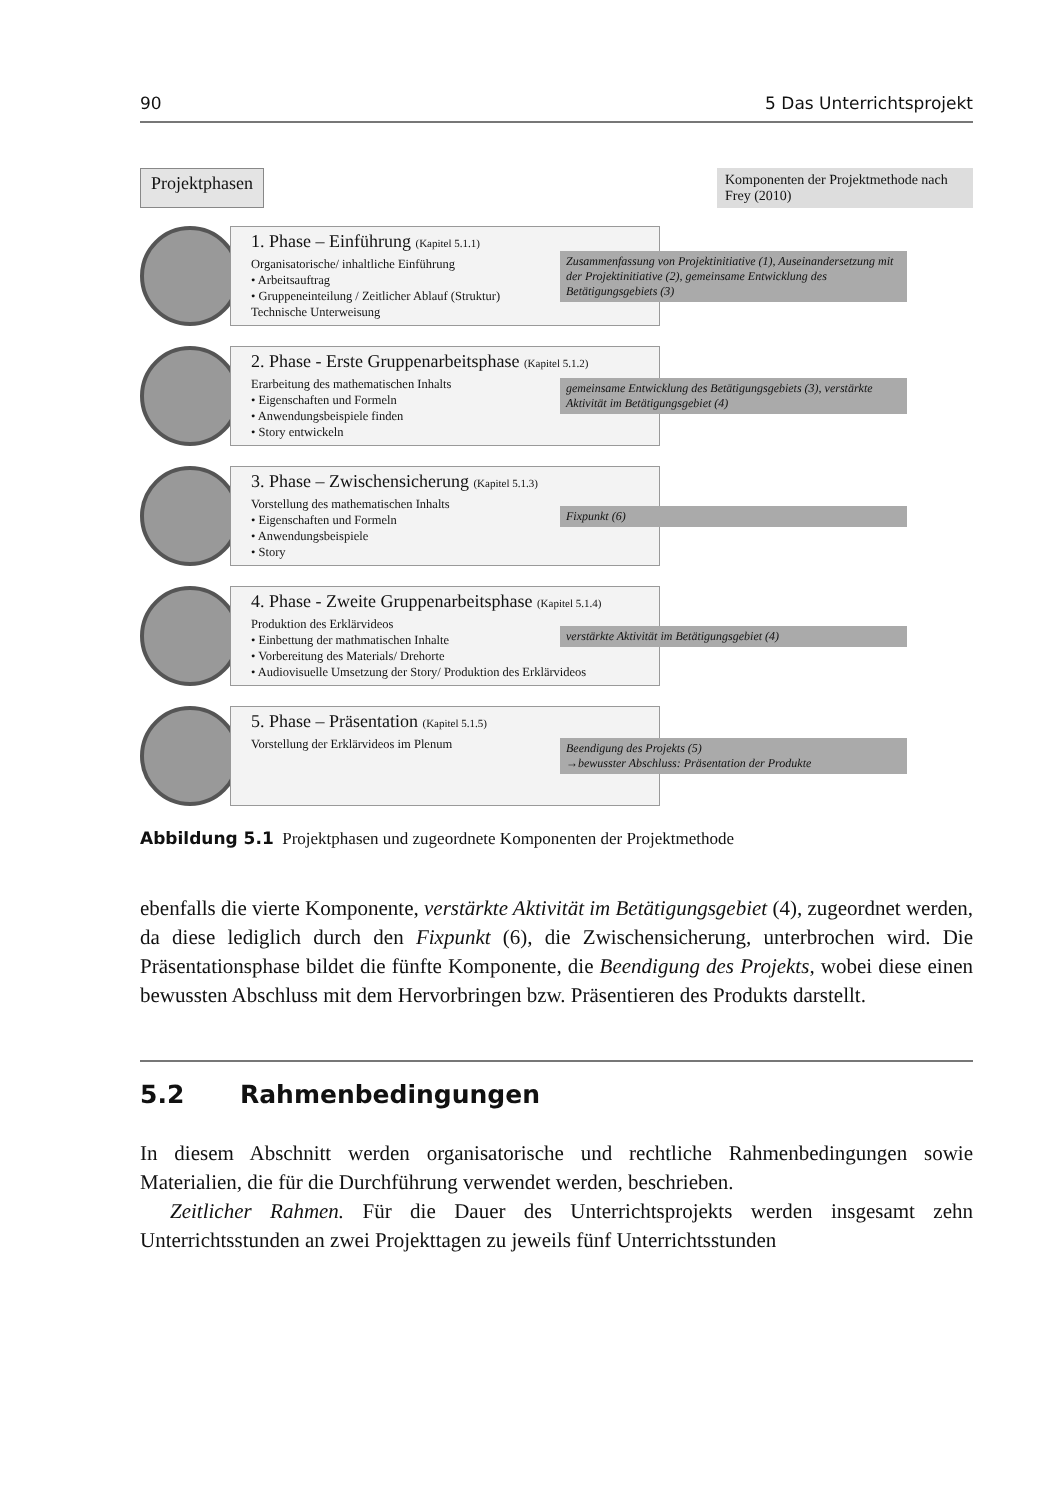90 5 Das Unterrichtsprojekt
Projektphasen
Komponenten der Projektmethode nach Frey (2010)
1. Phase – Einführung (Kapitel 5.1.1)
Organisatorische/ inhaltliche Einführung
• Arbeitsauftrag
• Gruppeneinteilung / Zeitlicher Ablauf (Struktur)
Technische Unterweisung
Zusammenfassung von Projektinitiative (1), Auseinandersetzung mit der Projektinitiative (2), gemeinsame Entwicklung des Betätigungsgebiets (3)
2. Phase - Erste Gruppenarbeitsphase (Kapitel 5.1.2)
Erarbeitung des mathematischen Inhalts
• Eigenschaften und Formeln
• Anwendungsbeispiele finden
• Story entwickeln
gemeinsame Entwicklung des Betätigungsgebiets (3), verstärkte Aktivität im Betätigungsgebiet (4)
3. Phase – Zwischensicherung (Kapitel 5.1.3)
Vorstellung des mathematischen Inhalts
• Eigenschaften und Formeln
• Anwendungsbeispiele
• Story
Fixpunkt (6)
4. Phase - Zweite Gruppenarbeitsphase (Kapitel 5.1.4)
Produktion des Erklärvideos
• Einbettung der mathmatischen Inhalte
• Vorbereitung des Materials/ Drehorte
• Audiovisuelle Umsetzung der Story/ Produktion des Erklärvideos
verstärkte Aktivität im Betätigungsgebiet (4)
5. Phase – Präsentation (Kapitel 5.1.5)
Vorstellung der Erklärvideos im Plenum
Beendigung des Projekts (5)
→bewusster Abschluss: Präsentation der Produkte
Abbildung 5.1 Projektphasen und zugeordnete Komponenten der Projektmethode
ebenfalls die vierte Komponente, verstärkte Aktivität im Betätigungsgebiet (4), zugeordnet werden, da diese lediglich durch den Fixpunkt (6), die Zwischensicherung, unterbrochen wird. Die Präsentationsphase bildet die fünfte Komponente, die Beendigung des Projekts, wobei diese einen bewussten Abschluss mit dem Hervorbringen bzw. Präsentieren des Produkts darstellt.
5.2 Rahmenbedingungen
In diesem Abschnitt werden organisatorische und rechtliche Rahmenbedingungen sowie Materialien, die für die Durchführung verwendet werden, beschrieben.
Zeitlicher Rahmen. Für die Dauer des Unterrichtsprojekts werden insgesamt zehn Unterrichtsstunden an zwei Projekttagen zu jeweils fünf Unterrichtsstunden